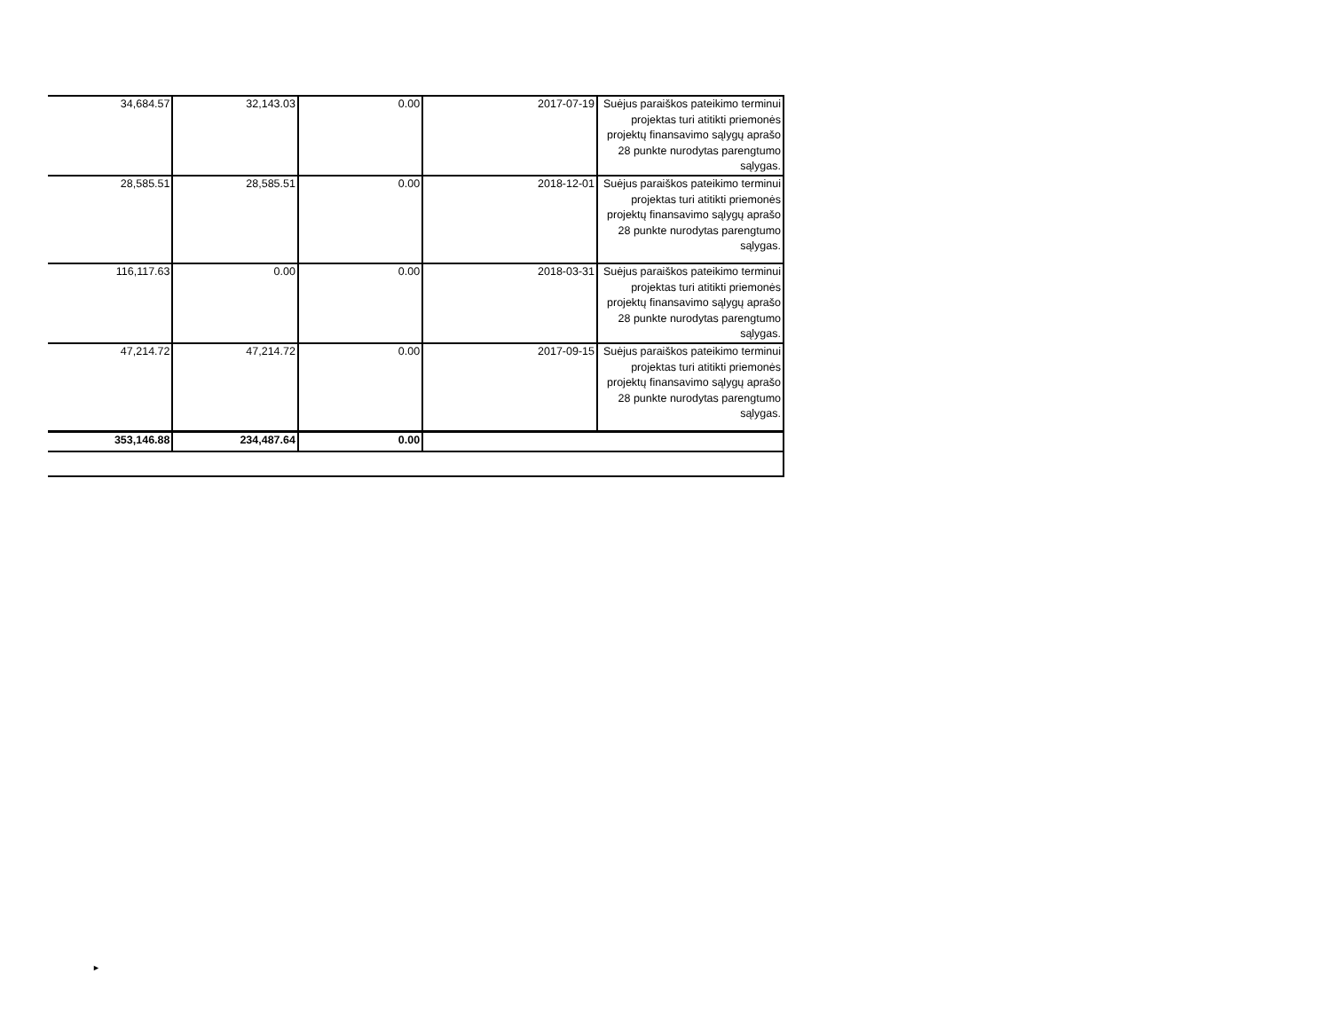| 34,684.57 | 32,143.03 | 0.00 | 2017-07-19 | Suėjus paraiškos pateikimo terminui projektas turi atitikti priemonės projektų finansavimo sąlygų aprašo 28 punkte nurodytas parengtumo sąlygas. |
| 28,585.51 | 28,585.51 | 0.00 | 2018-12-01 | Suėjus paraiškos pateikimo terminui projektas turi atitikti priemonės projektų finansavimo sąlygų aprašo 28 punkte nurodytas parengtumo sąlygas. |
| 116,117.63 | 0.00 | 0.00 | 2018-03-31 | Suėjus paraiškos pateikimo terminui projektas turi atitikti priemonės projektų finansavimo sąlygų aprašo 28 punkte nurodytas parengtumo sąlygas. |
| 47,214.72 | 47,214.72 | 0.00 | 2017-09-15 | Suėjus paraiškos pateikimo terminui projektas turi atitikti priemonės projektų finansavimo sąlygų aprašo 28 punkte nurodytas parengtumo sąlygas. |
| 353,146.88 | 234,487.64 | 0.00 | | |
►